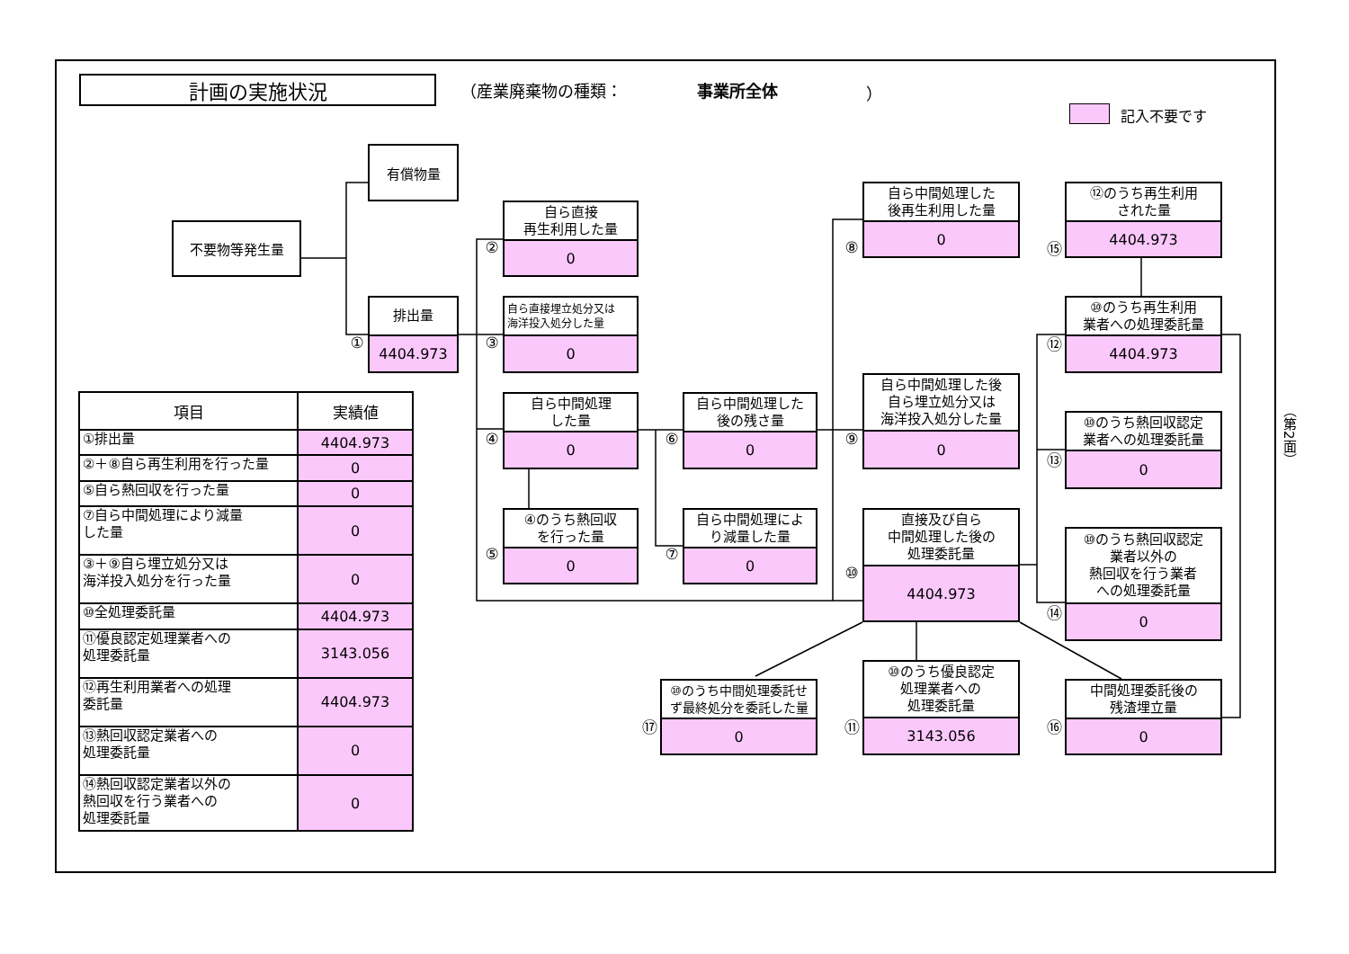計画の実施状況
（産業廃棄物の種類：
事業所全体
）
記入不要です
有償物量
不要物等発生量
①
排出量
4404.973
②
自ら直接
再生利用した量
0
③
自ら直接埋立処分又は
海洋投入処分した量
0
④
自ら中間処理
した量
0
⑤
④のうち熱回収
を行った量
0
⑥
自ら中間処理した
後の残さ量
0
⑦
自ら中間処理によ
り減量した量
0
⑧
自ら中間処理した
後再生利用した量
0
⑨
自ら中間処理した後
自ら埋立処分又は
海洋投入処分した量
0
⑩
直接及び自ら
中間処理した後の
処理委託量
4404.973
⑮
⑫のうち再生利用
された量
4404.973
⑫
⑩のうち再生利用
業者への処理委託量
4404.973
⑬
⑩のうち熱回収認定
業者への処理委託量
0
⑭
⑩のうち熱回収認定
業者以外の
熱回収を行う業者
への処理委託量
0
⑰
⑩のうち中間処理委託せ
ず最終処分を委託した量
0
⑪
⑩のうち優良認定
処理業者への
処理委託量
3143.056
⑯
中間処理委託後の
残渣埋立量
0
| 項目 | 実績値 |
| --- | --- |
| ①排出量 | 4404.973 |
| ②＋⑧自ら再生利用を行った量 | 0 |
| ⑤自ら熱回収を行った量 | 0 |
| ⑦自ら中間処理により減量 した量 | 0 |
| ③＋⑨自ら埋立処分又は 海洋投入処分を行った量 | 0 |
| ⑩全処理委託量 | 4404.973 |
| ⑪優良認定処理業者への 処理委託量 | 3143.056 |
| ⑫再生利用業者への処理 委託量 | 4404.973 |
| ⑬熱回収認定業者への 処理委託量 | 0 |
| ⑭熱回収認定業者以外の 熱回収を行う業者への 処理委託量 | 0 |
（第2面）